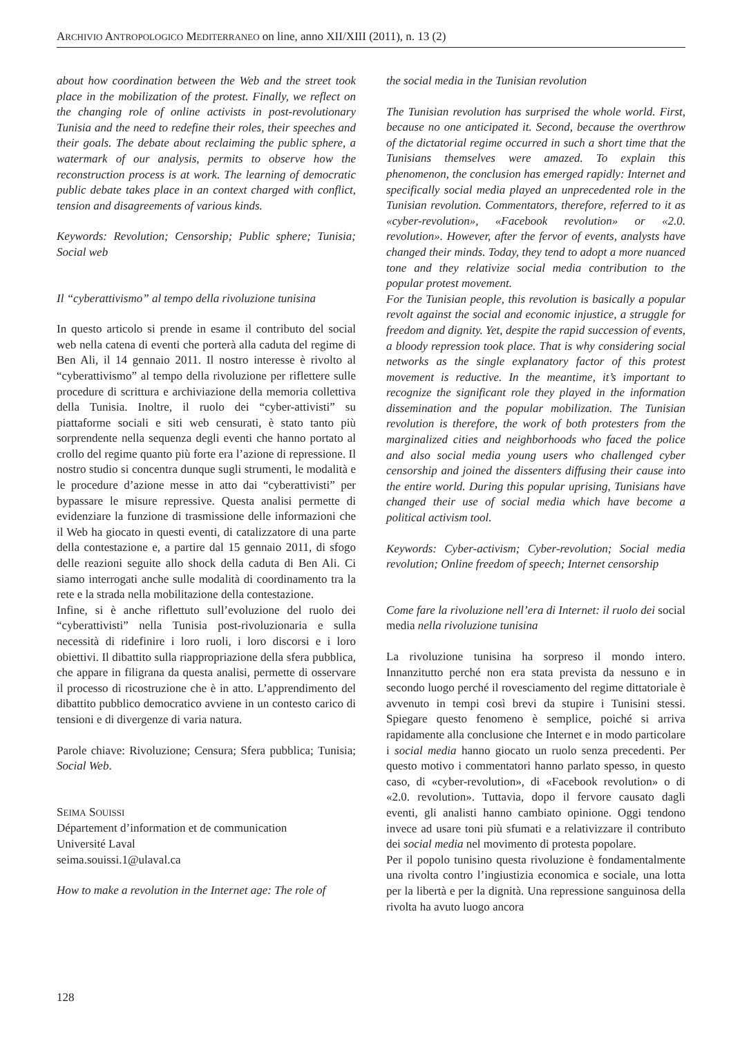ARCHIVIO ANTROPOLOGICO MEDITERRANEO on line, anno XII/XIII (2011), n. 13 (2)
about how coordination between the Web and the street took place in the mobilization of the protest. Finally, we reflect on the changing role of online activists in post-revolutionary Tunisia and the need to redefine their roles, their speeches and their goals. The debate about reclaiming the public sphere, a watermark of our analysis, permits to observe how the reconstruction process is at work. The learning of democratic public debate takes place in an context charged with conflict, tension and disagreements of various kinds.
Keywords: Revolution; Censorship; Public sphere; Tunisia; Social web
Il “cyberattivismo” al tempo della rivoluzione tunisina
In questo articolo si prende in esame il contributo del social web nella catena di eventi che porterà alla caduta del regime di Ben Ali, il 14 gennaio 2011. Il nostro interesse è rivolto al “cyberattivismo” al tempo della rivoluzione per riflettere sulle procedure di scrittura e archiviazione della memoria collettiva della Tunisia. Inoltre, il ruolo dei “cyber-attivisti” su piattaforme sociali e siti web censurati, è stato tanto più sorprendente nella sequenza degli eventi che hanno portato al crollo del regime quanto più forte era l’azione di repressione. Il nostro studio si concentra dunque sugli strumenti, le modalità e le procedure d’azione messe in atto dai “cyberattivisti” per bypassare le misure repressive. Questa analisi permette di evidenziare la funzione di trasmissione delle informazioni che il Web ha giocato in questi eventi, di catalizzatore di una parte della contestazione e, a partire dal 15 gennaio 2011, di sfogo delle reazioni seguite allo shock della caduta di Ben Ali. Ci siamo interrogati anche sulle modalità di coordinamento tra la rete e la strada nella mobilitazione della contestazione.
Infine, si è anche riflettuto sull’evoluzione del ruolo dei “cyberattivisti” nella Tunisia post-rivoluzionaria e sulla necessità di ridefinire i loro ruoli, i loro discorsi e i loro obiettivi. Il dibattito sulla riappropriazione della sfera pubblica, che appare in filigrana da questa analisi, permette di osservare il processo di ricostruzione che è in atto. L’apprendimento del dibattito pubblico democratico avviene in un contesto carico di tensioni e di divergenze di varia natura.
Parole chiave: Rivoluzione; Censura; Sfera pubblica; Tunisia; Social Web.
SEIMA SOUISSI
Département d’information et de communication
Université Laval
seima.souissi.1@ulaval.ca
How to make a revolution in the Internet age: The role of
the social media in the Tunisian revolution
The Tunisian revolution has surprised the whole world. First, because no one anticipated it. Second, because the overthrow of the dictatorial regime occurred in such a short time that the Tunisians themselves were amazed. To explain this phenomenon, the conclusion has emerged rapidly: Internet and specifically social media played an unprecedented role in the Tunisian revolution. Commentators, therefore, referred to it as «cyber-revolution», «Facebook revolution» or «2.0. revolution». However, after the fervor of events, analysts have changed their minds. Today, they tend to adopt a more nuanced tone and they relativize social media contribution to the popular protest movement.
For the Tunisian people, this revolution is basically a popular revolt against the social and economic injustice, a struggle for freedom and dignity. Yet, despite the rapid succession of events, a bloody repression took place. That is why considering social networks as the single explanatory factor of this protest movement is reductive. In the meantime, it’s important to recognize the significant role they played in the information dissemination and the popular mobilization. The Tunisian revolution is therefore, the work of both protesters from the marginalized cities and neighborhoods who faced the police and also social media young users who challenged cyber censorship and joined the dissenters diffusing their cause into the entire world. During this popular uprising, Tunisians have changed their use of social media which have become a political activism tool.
Keywords: Cyber-activism; Cyber-revolution; Social media revolution; Online freedom of speech; Internet censorship
Come fare la rivoluzione nell’era di Internet: il ruolo dei social media nella rivoluzione tunisina
La rivoluzione tunisina ha sorpreso il mondo intero. Innanzitutto perché non era stata prevista da nessuno e in secondo luogo perché il rovesciamento del regime dittatoriale è avvenuto in tempi così brevi da stupire i Tunisini stessi. Spiegare questo fenomeno è semplice, poiché si arriva rapidamente alla conclusione che Internet e in modo particolare i social media hanno giocato un ruolo senza precedenti. Per questo motivo i commentatori hanno parlato spesso, in questo caso, di «cyber-revolution», di «Facebook revolution» o di «2.0. revolution». Tuttavia, dopo il fervore causato dagli eventi, gli analisti hanno cambiato opinione. Oggi tendono invece ad usare toni più sfumati e a relativizzare il contributo dei social media nel movimento di protesta popolare.
Per il popolo tunisino questa rivoluzione è fondamentalmente una rivolta contro l’ingiustizia economica e sociale, una lotta per la libertà e per la dignità. Una repressione sanguinosa della rivolta ha avuto luogo ancora
128